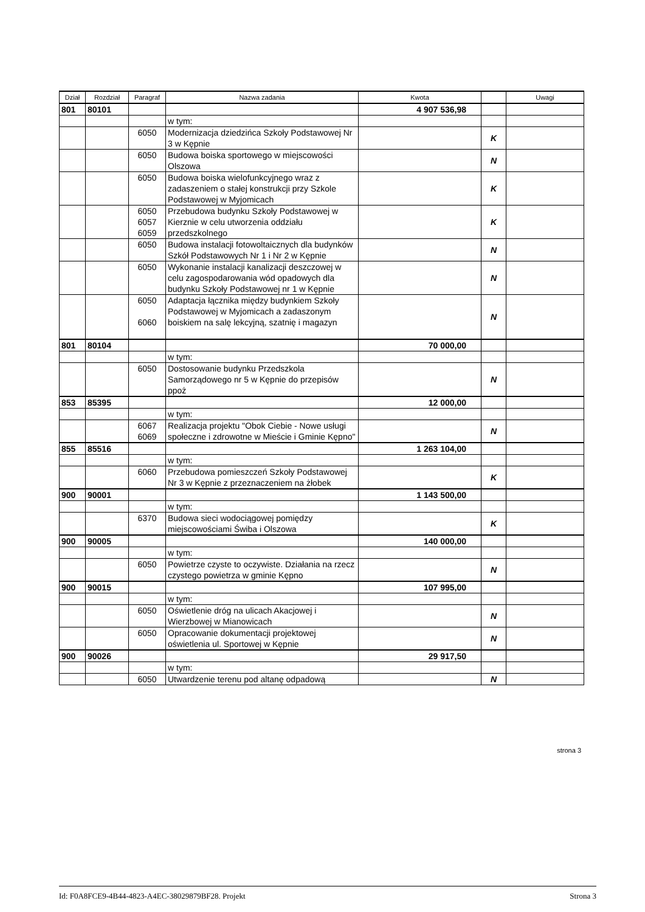| Dział | Rozdział | Paragraf | Nazwa zadania | Kwota | | Uwagi |
| --- | --- | --- | --- | --- | --- | --- |
| 801 | 80101 | | | 4 907 536,98 | | |
| | | | w tym: | | | |
| | | 6050 | Modernizacja dziedzińca Szkoły Podstawowej Nr 3 w Kępnie | | K | |
| | | 6050 | Budowa boiska sportowego w miejscowości Olszowa | | N | |
| | | 6050 | Budowa boiska wielofunkcyjnego wraz z zadaszeniem o stałej konstrukcji przy Szkole Podstawowej w Myjomicach | | K | |
| | | 6050 6057 6059 | Przebudowa budynku Szkoły Podstawowej w Kierznie w celu utworzenia oddziału przedszkolnego | | K | |
| | | 6050 | Budowa instalacji fotowoltaicznych dla budynków Szkół Podstawowych Nr 1 i Nr 2 w Kępnie | | N | |
| | | 6050 | Wykonanie instalacji kanalizacji deszczowej w celu zagospodarowania wód opadowych dla budynku Szkoły Podstawowej nr 1 w Kępnie | | N | |
| | | 6050 6060 | Adaptacja łącznika między budynkiem Szkoły Podstawowej w Myjomicach a zadaszonym boiskiem na salę lekcyjną, szatnię i magazyn | | N | |
| 801 | 80104 | | | 70 000,00 | | |
| | | | w tym: | | | |
| | | 6050 | Dostosowanie budynku Przedszkola Samorządowego nr 5 w Kępnie do przepisów ppoż | | N | |
| 853 | 85395 | | | 12 000,00 | | |
| | | | w tym: | | | |
| | | 6067 6069 | Realizacja projektu "Obok Ciebie - Nowe usługi społeczne i zdrowotne w Mieście i Gminie Kępno" | | N | |
| 855 | 85516 | | | 1 263 104,00 | | |
| | | | w tym: | | | |
| | | 6060 | Przebudowa pomieszczeń Szkoły Podstawowej Nr 3 w Kępnie z przeznaczeniem na żłobek | | K | |
| 900 | 90001 | | | 1 143 500,00 | | |
| | | | w tym: | | | |
| | | 6370 | Budowa sieci wodociągowej pomiędzy miejscowościami Świba i Olszowa | | K | |
| 900 | 90005 | | | 140 000,00 | | |
| | | | w tym: | | | |
| | | 6050 | Powietrze czyste to oczywiste. Działania na rzecz czystego powietrza w gminie Kępno | | N | |
| 900 | 90015 | | | 107 995,00 | | |
| | | | w tym: | | | |
| | | 6050 | Oświetlenie dróg na ulicach Akacjowej i Wierzbowej w Mianowicach | | N | |
| | | 6050 | Opracowanie dokumentacji projektowej oświetlenia ul. Sportowej w Kępnie | | N | |
| 900 | 90026 | | | 29 917,50 | | |
| | | | w tym: | | | |
| | | 6050 | Utwardzenie terenu pod altanę odpadową | | N | |
strona 3
Id: F0A8FCE9-4B44-4823-A4EC-38029879BF28. Projekt Strona 3